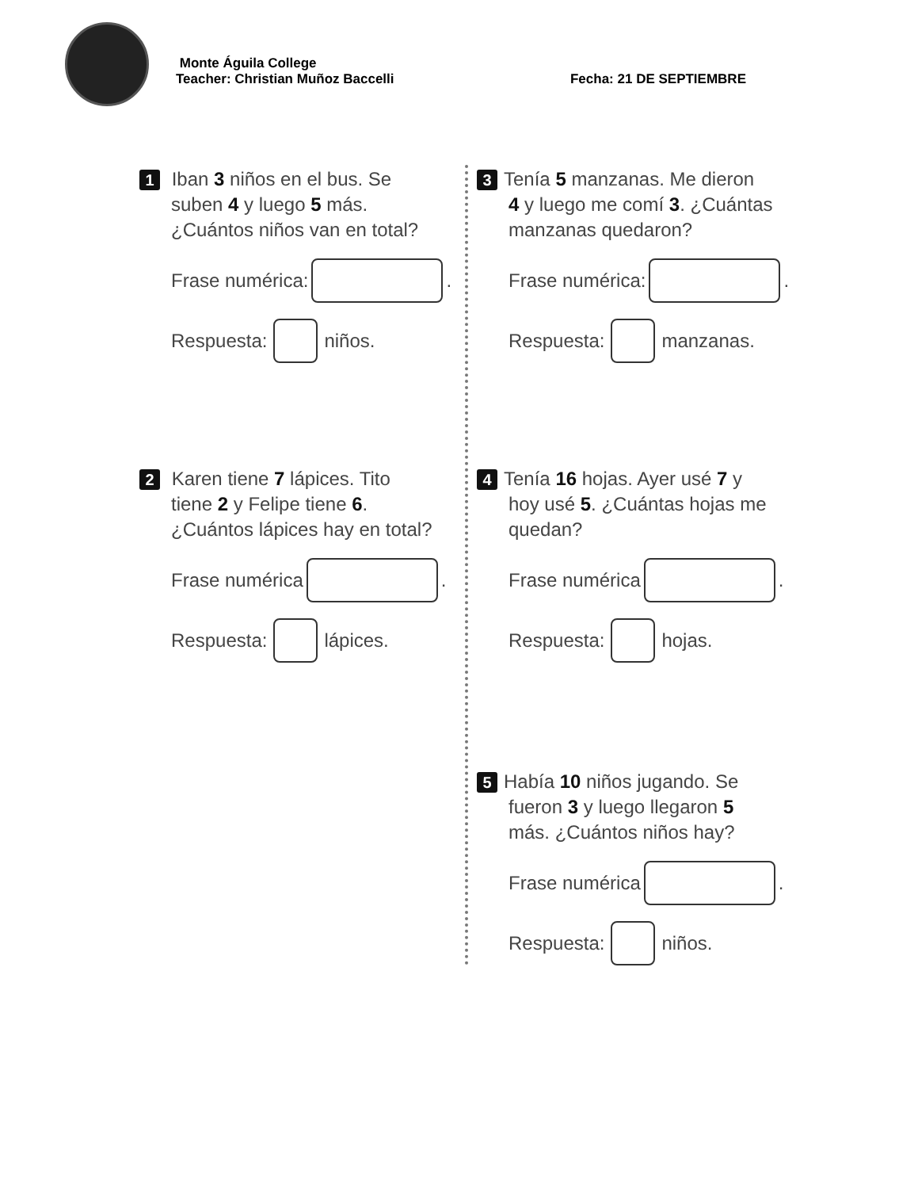Monte Águila College
Teacher: Christian Muñoz Baccelli Fecha: 21 DE SEPTIEMBRE
1 Iban 3 niños en el bus. Se
suben 4 y luego 5 más.
¿Cuántos niños van en total?
Frase numérica: .
Respuesta: niños.
2 Karen tiene 7 lápices. Tito
tiene 2 y Felipe tiene 6.
¿Cuántos lápices hay en total?
Frase numérica .
Respuesta: lápices.
3 Tenía 5 manzanas. Me dieron
4 y luego me comí 3. ¿Cuántas
manzanas quedaron?
Frase numérica: .
Respuesta: manzanas.
4 Tenía 16 hojas. Ayer usé 7 y
hoy usé 5. ¿Cuántas hojas me
quedan?
Frase numérica .
Respuesta: hojas.
5 Había 10 niños jugando. Se
fueron 3 y luego llegaron 5
más. ¿Cuántos niños hay?
Frase numérica .
Respuesta: niños.